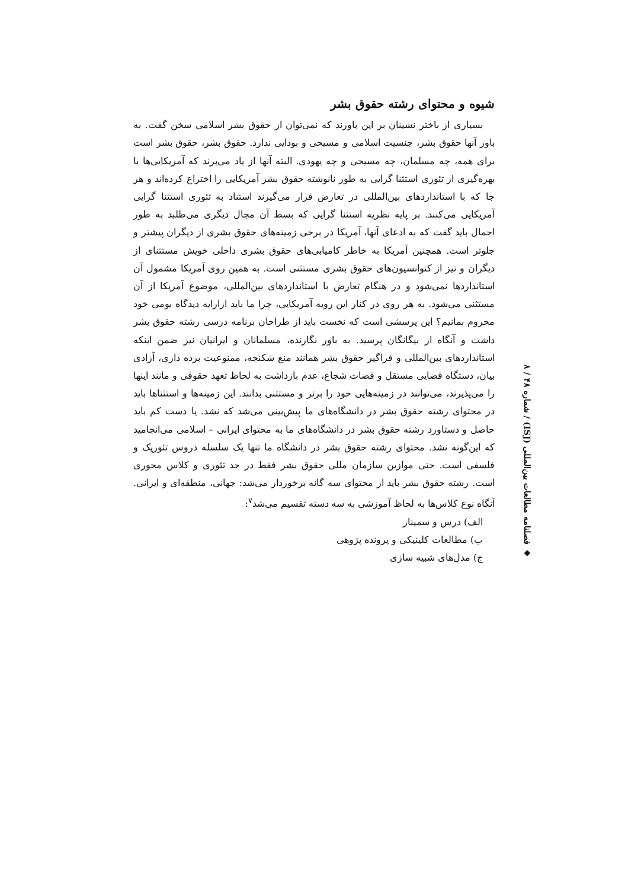شیوه و محتوای رشته حقوق بشر
بسیاری از باختر نشینان بر این باورند که نمی‌توان از حقوق بشر اسلامی سخن گفت. به باور آنها حقوق بشر، جنسیت اسلامی و مسیحی و بودایی ندارد. حقوق بشر، حقوق بشر است برای همه، چه مسلمان، چه مسیحی و چه یهودی. البته آنها از یاد می‌برند که آمریکایی‌ها با بهره‌گیری از تئوری استثنا گرایی به طور نانوشته حقوق بشر آمریکایی را اختراع کرده‌اند و هر جا که با استانداردهای بین‌المللی در تعارض قرار می‌گیرند استناد به تئوری استثنا گرایی آمریکایی می‌کنند. بر پایه نظریه استثنا گرایی که بسط آن مجال دیگری می‌طلبد به طور اجمال باید گفت که به ادعای آنها، آمریکا در برخی زمینه‌های حقوق بشری از دیگران پیشتر و جلوتر است. همچنین آمریکا به خاطر کامیابی‌های حقوق بشری داخلی خویش مستثنای از دیگران و نیز از کنوانسیون‌های حقوق بشری مستثنی است. به همین روی آمریکا مشمول آن استانداردها نمی‌شود و در هنگام تعارض با استانداردهای بین‌المللی، موضوع آمریکا از آن مستثنی می‌شود. به هر روی در کنار این رویه آمریکایی، چرا ما باید ازارایه دیدگاه بومی خود محروم بمانیم؟ این پرسشی است که نخست باید از طراحان برنامه درسی رشته حقوق بشر داشت و آنگاه از بیگانگان پرسید. به باور نگارنده، مسلمانان و ایرانیان نیز ضمن اینکه استانداردهای بین‌المللی و فراگیر حقوق بشر همانند منع شکنجه، ممنوعیت برده داری، آزادی بیان، دستگاه قضایی مستقل و قضات شجاع، عدم بازداشت به لحاظ تعهد حقوقی و مانند اینها را می‌پذیرند، می‌توانند در زمینه‌هایی خود را برتر و مستثنی بدانند. این زمینه‌ها و استثناها باید در محتوای رشته حقوق بشر در دانشگاه‌های ما پیش‌بینی می‌شد که نشد. یا دست کم باید حاصل و دستاورد رشته حقوق بشر در دانشگاه‌های ما به محتوای ایرانی – اسلامی می‌انجامید که این‌گونه نشد. محتوای رشته حقوق بشر در دانشگاه ما تنها یک سلسله دروس تئوریک و فلسفی است. حتی موازین سازمان مللی حقوق بشر فقط در حد تئوری و کلاس محوری است. رشته حقوق بشر باید از محتوای سه گانه برخوردار می‌شد: جهانی، منطقه‌ای و ایرانی. آنگاه نوع کلاس‌ها به لحاظ آموزشی به سه دسته تقسیم می‌شد<sup>۷</sup>:
الف) درس و سمینار
ب) مطالعات کلینیکی و پرونده پژوهی
ج) مدل‌های شبیه سازی
◆ فصلنامه مطالعات بین‌المللی (ISJ) / شماره ۴۸ / ۸